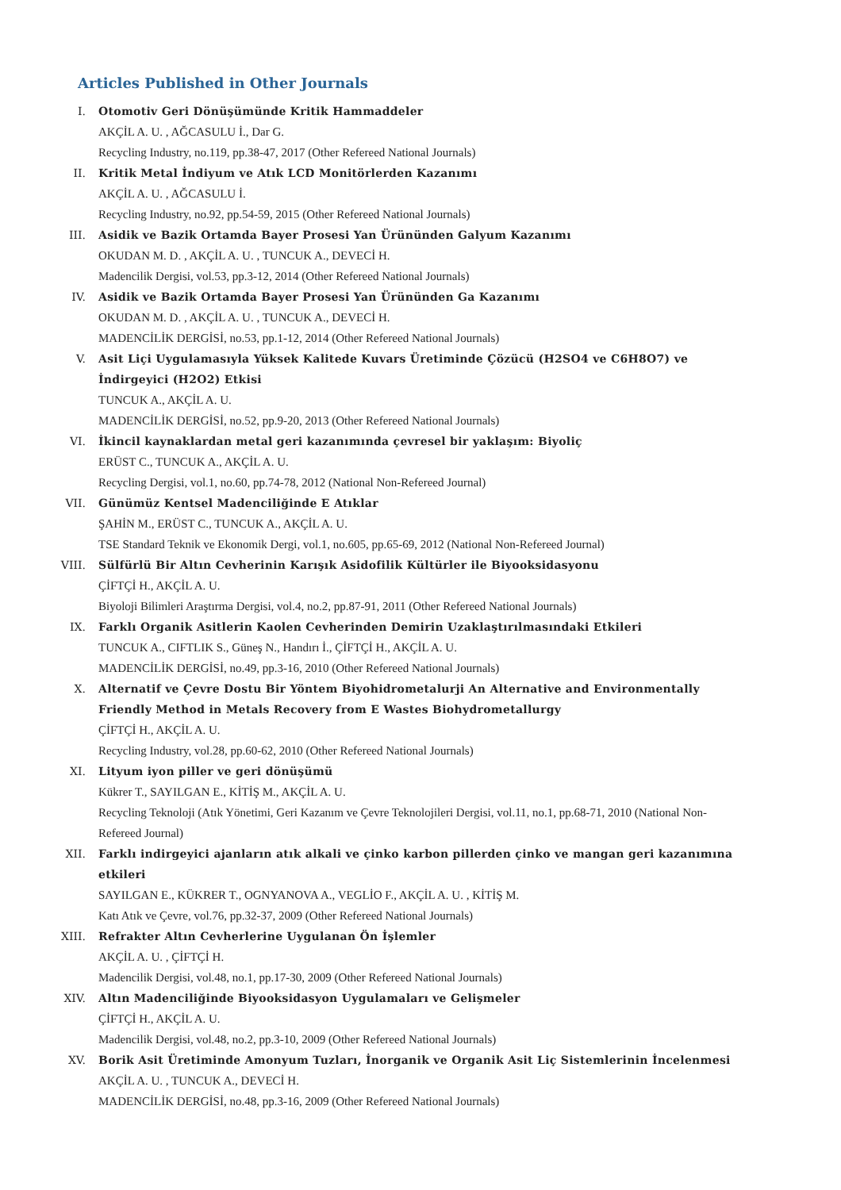Articles Published in Other Journals
I. Otomotiv Geri Dönüşümünde Kritik Hammaddeler
AKÇİL A. U. , AĞCASULU İ., Dar G.
Recycling Industry, no.119, pp.38-47, 2017 (Other Refereed National Journals)
II. Kritik Metal İndiyum ve Atık LCD Monitörlerden Kazanımı
AKÇİL A. U. , AĞCASULU İ.
Recycling Industry, no.92, pp.54-59, 2015 (Other Refereed National Journals)
III. Asidik ve Bazik Ortamda Bayer Prosesi Yan Ürününden Galyum Kazanımı
OKUDAN M. D. , AKÇİL A. U. , TUNCUK A., DEVECİ H.
Madencilik Dergisi, vol.53, pp.3-12, 2014 (Other Refereed National Journals)
IV. Asidik ve Bazik Ortamda Bayer Prosesi Yan Ürününden Ga Kazanımı
OKUDAN M. D. , AKÇİL A. U. , TUNCUK A., DEVECİ H.
MADENCİLİK DERGİSİ, no.53, pp.1-12, 2014 (Other Refereed National Journals)
V. Asit Liçi Uygulamasıyla Yüksek Kalitede Kuvars Üretiminde Çözücü (H2SO4 ve C6H8O7) ve İndirgeyici (H2O2) Etkisi
TUNCUK A., AKÇİL A. U.
MADENCİLİK DERGİSİ, no.52, pp.9-20, 2013 (Other Refereed National Journals)
VI. İkincil kaynaklardan metal geri kazanımında çevresel bir yaklaşım: Biyoliç
ERÜST C., TUNCUK A., AKÇİL A. U.
Recycling Dergisi, vol.1, no.60, pp.74-78, 2012 (National Non-Refereed Journal)
VII. Günümüz Kentsel Madenciliğinde E Atıklar
ŞAHİN M., ERÜST C., TUNCUK A., AKÇİL A. U.
TSE Standard Teknik ve Ekonomik Dergi, vol.1, no.605, pp.65-69, 2012 (National Non-Refereed Journal)
VIII. Sülfürlü Bir Altın Cevherinin Karışık Asidofilik Kültürler ile Biyooksidasyonu
ÇİFTÇİ H., AKÇİL A. U.
Biyoloji Bilimleri Araştırma Dergisi, vol.4, no.2, pp.87-91, 2011 (Other Refereed National Journals)
IX. Farklı Organik Asitlerin Kaolen Cevherinden Demirin Uzaklaştırılmasındaki Etkileri
TUNCUK A., CIFTLIK S., Güneş N., Handırı İ., ÇİFTÇİ H., AKÇİL A. U.
MADENCİLİK DERGİSİ, no.49, pp.3-16, 2010 (Other Refereed National Journals)
X. Alternatif ve Çevre Dostu Bir Yöntem Biyohidrometalurji An Alternative and Environmentally Friendly Method in Metals Recovery from E Wastes Biohydrometallurgy
ÇİFTÇİ H., AKÇİL A. U.
Recycling Industry, vol.28, pp.60-62, 2010 (Other Refereed National Journals)
XI. Lityum iyon piller ve geri dönüşümü
Kükrer T., SAYILGAN E., KİTİŞ M., AKÇİL A. U.
Recycling Teknoloji (Atık Yönetimi, Geri Kazanım ve Çevre Teknolojileri Dergisi, vol.11, no.1, pp.68-71, 2010 (National Non-Refereed Journal)
XII. Farklı indirgeyici ajanların atık alkali ve çinko karbon pillerden çinko ve mangan geri kazanımına etkileri
SAYILGAN E., KÜKRER T., OGNYANOVA A., VEGLİO F., AKÇİL A. U. , KİTİŞ M.
Katı Atık ve Çevre, vol.76, pp.32-37, 2009 (Other Refereed National Journals)
XIII. Refrakter Altın Cevherlerine Uygulanan Ön İşlemler
AKÇİL A. U. , ÇİFTÇİ H.
Madencilik Dergisi, vol.48, no.1, pp.17-30, 2009 (Other Refereed National Journals)
XIV. Altın Madenciliğinde Biyooksidasyon Uygulamaları ve Gelişmeler
ÇİFTÇİ H., AKÇİL A. U.
Madencilik Dergisi, vol.48, no.2, pp.3-10, 2009 (Other Refereed National Journals)
XV. Borik Asit Üretiminde Amonyum Tuzları, İnorganik ve Organik Asit Liç Sistemlerinin İncelenmesi
AKÇİL A. U. , TUNCUK A., DEVECİ H.
MADENCİLİK DERGİSİ, no.48, pp.3-16, 2009 (Other Refereed National Journals)